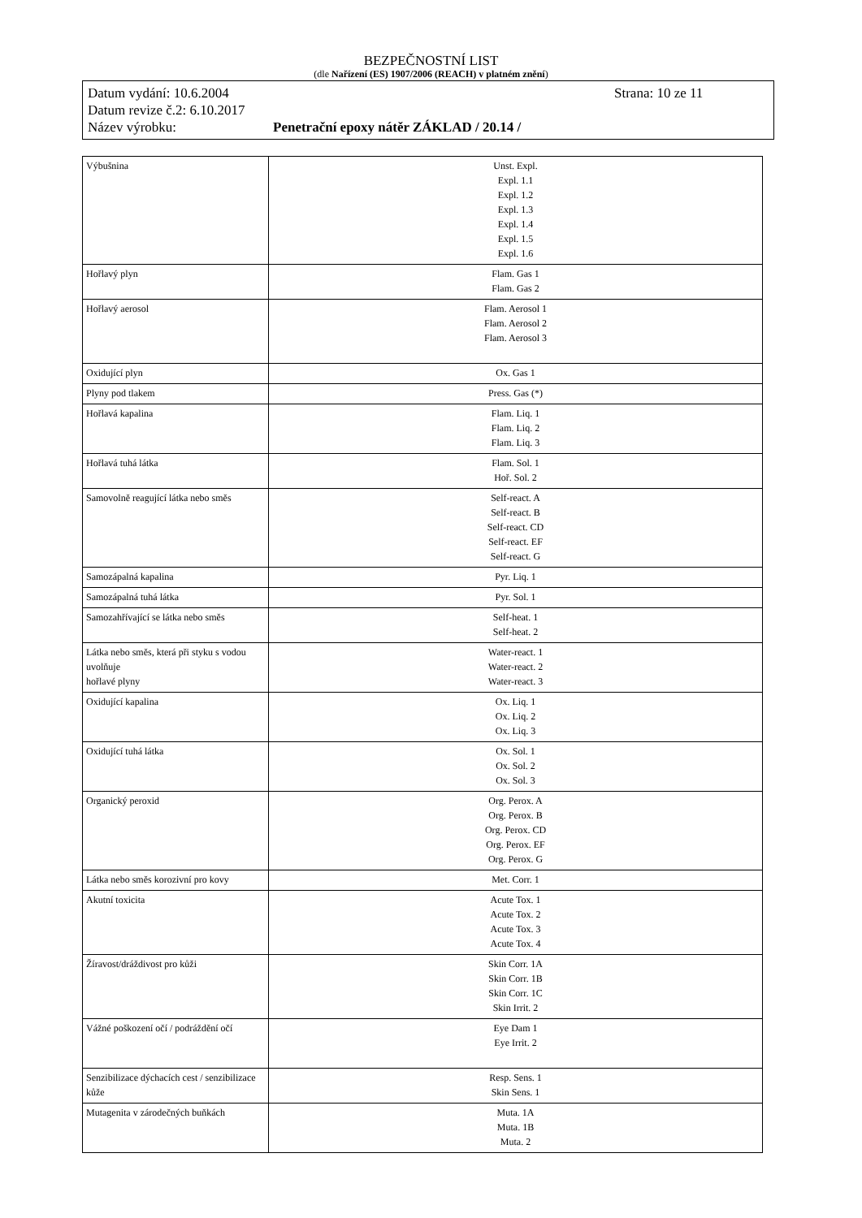BEZPEČNOSTNÍ LIST
(dle Nařízení (ES) 1907/2006 (REACH) v platném znění)
Datum vydání: 10.6.2004 Strana: 10 ze 11
Datum revize č.2: 6.10.2017
Název výrobku: Penetrační epoxy nátěr ZÁKLAD / 20.14 /
| Výbušnina | Unst. Expl. Expl. 1.1 Expl. 1.2 Expl. 1.3 Expl. 1.4 Expl. 1.5 Expl. 1.6 |
| Hořlavý plyn | Flam. Gas 1 Flam. Gas 2 |
| Hořlavý aerosol | Flam. Aerosol 1 Flam. Aerosol 2 Flam. Aerosol 3 |
| Oxidující plyn | Ox. Gas 1 |
| Plyny pod tlakem | Press. Gas (*) |
| Hořlavá kapalina | Flam. Liq. 1 Flam. Liq. 2 Flam. Liq. 3 |
| Hořlavá tuhá látka | Flam. Sol. 1 Hoř. Sol. 2 |
| Samovolně reagující látka nebo směs | Self-react. A Self-react. B Self-react. CD Self-react. EF Self-react. G |
| Samozápalná kapalina | Pyr. Liq. 1 |
| Samozápalná tuhá látka | Pyr. Sol. 1 |
| Samozahřívající se látka nebo směs | Self-heat. 1 Self-heat. 2 |
| Látka nebo směs, která při styku s vodou uvolňuje hořlavé plyny | Water-react. 1 Water-react. 2 Water-react. 3 |
| Oxidující kapalina | Ox. Liq. 1 Ox. Liq. 2 Ox. Liq. 3 |
| Oxidující tuhá látka | Ox. Sol. 1 Ox. Sol. 2 Ox. Sol. 3 |
| Organický peroxid | Org. Perox. A Org. Perox. B Org. Perox. CD Org. Perox. EF Org. Perox. G |
| Látka nebo směs korozivní pro kovy | Met. Corr. 1 |
| Akutní toxicita | Acute Tox. 1 Acute Tox. 2 Acute Tox. 3 Acute Tox. 4 |
| Žíravost/dráždivost pro kůži | Skin Corr. 1A Skin Corr. 1B Skin Corr. 1C Skin Irrit. 2 |
| Vážné poškození očí / podráždění očí | Eye Dam 1 Eye Irrit. 2 |
| Senzibilizace dýchacích cest / senzibilizace kůže | Resp. Sens. 1 Skin Sens. 1 |
| Mutagenita v zárodečných buňkách | Muta. 1A Muta. 1B Muta. 2 |